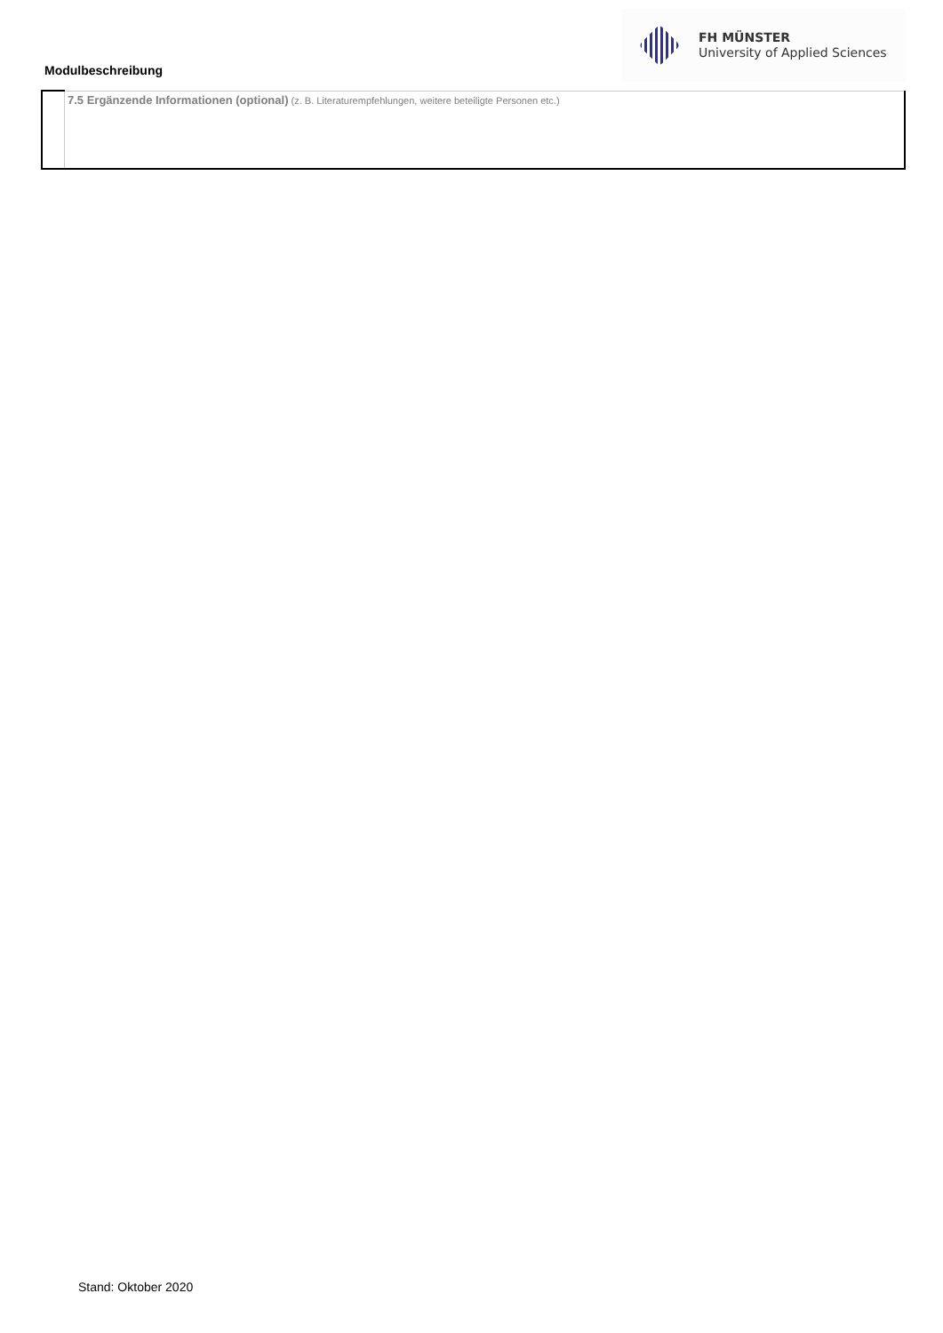Modulbeschreibung
FH MÜNSTER
University of Applied Sciences
| | 7.5 Ergänzende Informationen (optional) (z. B. Literaturempfehlungen, weitere beteiligte Personen etc.) |
Stand: Oktober 2020